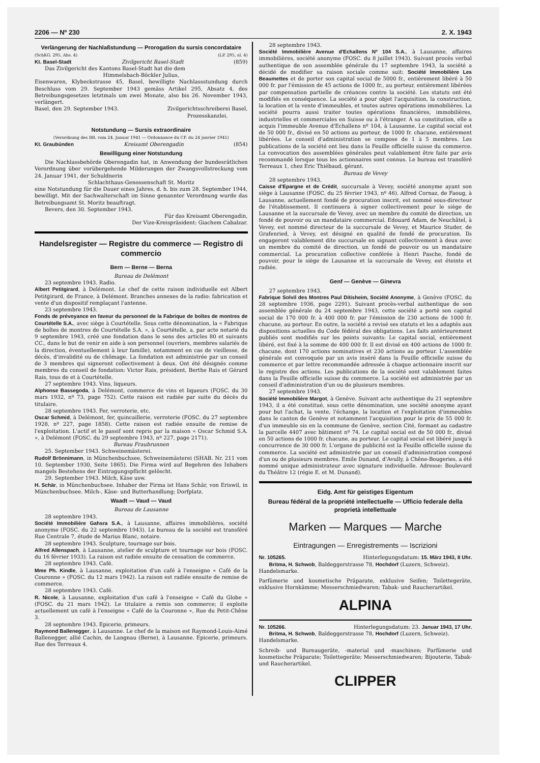2206 — Nº 230 2. X. 1943
Verlängerung der Nachlaßstundung — Prorogation du sursis concordataire
(SchKG. 295, Abs. 4) (LP. 295, al. 4)
Kt. Basel-Stadt Zivilgericht Basel-Stadt (859)
Das Zivilgericht des Kantons Basel-Stadt hat die dem
Himmelsbach-Böckler Julius,
Eisenwaren, Klybeckstrasse 45, Basel, bewilligte Nachlassstundung durch Beschluss vom 29. September 1943 gemäss Artikel 295, Absatz 4, des Betreibungsgesetzes letztmals um zwei Monate, also bis 26. November 1943, verlängert.
Basel, den 29. September 1943. Zivilgerichtsschreiberei Basel,
Prozesskanzlei.
Notstundung — Sursis extraordinaire
(Verordnung des BR. vom 24. Januar 1941 — Ordonnance du CF. du 24 janvier 1941)
Kt. Graubünden Kreisamt Oberengadin (854)
Bewilligung einer Notstundung
Die Nachlassbehörde Oberengadin hat, in Anwendung der bundesrätlichen Verordnung über vorübergehende Milderungen der Zwangsvollstreckung vom 24. Januar 1941, der Schuldnerin
Schlachthaus-Genossenschaft St. Moritz
eine Notstundung für die Dauer eines Jahres, d. h. bis zum 28. September 1944, bewilligt. Mit der Sachwalterschaft im Sinne genannter Verordnung wurde das Betreibungsamt St. Moritz beauftragt.
Bevers, den 30. September 1943.
Für das Kreisamt Oberengadin,
Der Vize-Kreispräsident: Giachem Cabalzar.
Handelsregister — Registre du commerce — Registro di commercio
Bern — Berne — Berna
Bureau de Delémont
23 septembre 1943. Radio.
Albert Petitgirard, à Delémont. Le chef de cette raison individuelle est Albert Petitgirard, de France, à Delémont. Branches annexes de la radio: fabrication et vente d'un dispositif remplaçant l'antenne.
23 septembre 1943.
Fonds de prévoyance en faveur du personnel de la Fabrique de boîtes de montres de Courtételle S.A., avec siège à Courtételle. Sous cette dénomination, la « Fabrique de boîtes de montres de Courtételle S.A. », à Courtételle, a, par acte notarié du 9 septembre 1943, créé une fondation dans le sens des articles 80 et suivants CC., dans le but de venir en aide à son personnel (ouvriers, membres salariés de la direction, éventuellement à leur famille), notamment en cas de vieillesse, de décès, d'invalidité ou de chômage. La fondation est administrée par un conseil de 3 membres qui signeront collectivement à deux. Ont été désignés comme membres du conseil de fondation: Victor Rais, président, Berthe Rais et Gérard Rais, tous de et à Courtételle.
27 septembre 1943. Vins, liqueurs.
Alphonse Bassegoda, à Delémont, commerce de vins et liqueurs (FOSC. du 30 mars 1932, nº 73, page 752). Cette raison est radiée par suite du décès du titulaire.
28 septembre 1943. Fer, verroterie, etc.
Oscar Schmid, à Delémont, fer, quincaillerie, verroterie (FOSC. du 27 septembre 1928, nº 227, page 1858). Cette raison est radiée ensuite de remise de l'exploitation. L'actif et le passif sont repris par la maison « Oscar Schmid S.A. », à Delémont (FOSC. du 29 septembre 1943, nº 227, page 2171).
Bureau Fraubrunnen
25. September 1943. Schweinemästerei.
Rudolf Brönnimann, in Münchenbuchsee, Schweinemästerei (SHAB. Nr. 211 vom 10. September 1930, Seite 1865). Die Firma wird auf Begehren des Inhabers mangels Bestehens der Eintragungspflicht gelöscht.
29. September 1943. Milch, Käse usw.
H. Schär, in Münchenbuchsee. Inhaber der Firma ist Hans Schär, von Eriswil, in Münchenbuchsee. Milch-, Käse- und Butterhandlung; Dorfplatz.
Waadt — Vaud — Vaud
Bureau de Lausanne
28 septembre 1943.
Société Immobilière Gahsra S.A., à Lausanne, affaires immobilières, société anonyme (FOSC. du 22 septembre 1943). Le bureau de la société est transféré Rue Centrale 7, étude de Marius Blanc, notaire.
28 septembre 1943. Sculpture, tournage sur bois.
Alfred Allenspach, à Lausanne, atelier de sculpture et tournage sur bois (FOSC. du 16 février 1933). La raison est radiée ensuite de cessation de commerce.
28 septembre 1943. Café.
Mme Ph. Kindle, à Lausanne, exploitation d'un café à l'enseigne « Café de la Couronne » (FOSC. du 12 mars 1942). La raison est radiée ensuite de remise de commerce.
28 septembre 1943. Café.
R. Nicole, à Lausanne, exploitation d'un café à l'enseigne « Café du Globe » (FOSC. du 21 mars 1942). Le titulaire a remis son commerce; il exploite actuellement un café à l'enseigne « Café de la Couronne », Rue du Petit-Chêne 3.
28 septembre 1943. Epicerie, primeurs.
Raymond Ballenegger, à Lausanne. Le chef de la maison est Raymond-Louis-Aimé Ballenegger, allié Cachin, de Langnau (Berne), à Lausanne. Epicerie, primeurs. Rue des Terreaux 4.
28 septembre 1943.
Société Immobilière Avenue d'Echallens Nº 104 S.A., à Lausanne, affaires immobilières, société anonyme (FOSC. du 8 juillet 1943). Suivant procès verbal authentique de son assemblée générale du 17 septembre 1943, la société a décidé de modifier sa raison sociale comme suit: Société Immobilière Les Beaumettes et de porter son capital social de 5000 fr., entièrement libéré à 50 000 fr. par l'émission de 45 actions de 1000 fr., au porteur, entièrement libérées par compensation partielle de créances contre la société. Les statuts ont été modifiés en conséquence. La société a pour objet l'acquisition, la construction, la location et la vente d'immeubles, et toutes autres opérations immobilières. La société pourra aussi traiter toutes opérations financières, immobilières, industrielles et commerciales en Suisse ou à l'étranger. A sa constitution, elle a acquis l'immeuble Avenue d'Echallens nº 104, à Lausanne. Le capital social est de 50 000 fr., divisé en 50 actions au porteur, de 1000 fr. chacune, entièrement libérées. Le conseil d'administration se compose de 1 à 5 membres. Les publications de la société ont lieu dans la Feuille officielle suisse du commerce. La convocation des assemblées générales peut valablement être faite par avis recommandé lorsque tous les actionnaires sont connus. Le bureau est transféré Terreaux 1, chez Eric Thiébaud, gérant.
Bureau de Vevey
28 septembre 1943.
Caisse d'Epargne et de Crédit, succursale à Vevey, société anonyme ayant son siège à Lausanne (FOSC. du 25 février 1943, nº 46). Alfred Cornaz, de Faoug, à Lausanne, actuellement fondé de procuration inscrit, est nommé sous-directeur de l'établissement. Il continuera à signer collectivement pour le siège de Lausanne et la succursale de Vevey, avec un membre du comité de direction, un fondé de pouvoir ou un mandataire commercial. Edouard Adam, de Neuchâtel, à Vevey, est nommé directeur de la succursale de Vevey, et Maurice Studer, de Grafenried, à Vevey, est désigné en qualité de fondé de procuration. Ils engageront valablement dite succursale en signant collectivement à deux avec un membre du comité de direction, un fondé de pouvoir ou un mandataire commercial. La procuration collective conférée à Henri Pasche, fondé de pouvoir, pour le siège de Lausanne et la succursale de Vevey, est éteinte et radiée.
Genf — Genève — Ginevra
27 septembre 1943.
Fabrique Solvil des Montres Paul Ditisheim, Société Anonyme, à Genève (FOSC. du 28 septembre 1936, page 2291). Suivant procès-verbal authentique de son assemblée générale du 24 septembre 1943, cette société a porté son capital social de 170 000 fr. à 400 000 fr. par l'émission de 230 actions de 1000 fr. chacune, au porteur. En outre, la société a revisé ses statuts et les a adaptés aux dispositions actuelles du Code fédéral des obligations. Les faits antérieurement publiés sont modifiés sur les points suivants: Le capital social, entièrement libéré, est fixé à la somme de 400 000 fr. Il est divisé en 400 actions de 1000 fr. chacune, dont 170 actions nominatives et 230 actions au porteur. L'assemblée générale est convoquée par un avis inséré dans la Feuille officielle suisse du commerce et par lettre recommandée adressée à chaque actionnaire inscrit sur le registre des actions. Les publications de la société sont valablement faites dans la Feuille officielle suisse du commerce. La société est administrée par un conseil d'administration d'un ou de plusieurs membres.
27 septembre 1943.
Société Immobilière Margot, à Genève. Suivant acte authentique du 21 septembre 1943, il a été constitué, sous cette dénomination, une société anonyme ayant pour but l'achat, la vente, l'échange, la location et l'exploitation d'immeubles dans le canton de Genève et notamment l'acquisition pour le prix de 55 000 fr. d'un immeuble sis en la commune de Genève, section Cité, formant au cadastre la parcelle 4407 avec bâtiment nº 74. Le capital social est de 50 000 fr., divisé en 50 actions de 1000 fr. chacune, au porteur. Le capital social est libéré jusqu'à concurrence de 30 000 fr. L'organe de publicité est la Feuille officielle suisse du commerce. La société est administrée par un conseil d'administration composé d'un ou de plusieurs membres. Emile Dunand, d'Avully, à Chêne-Bougeries, a été nommé unique administrateur avec signature individuelle. Adresse: Boulevard du Théâtre 12 (régie E. et M. Dunand).
Eidg. Amt für geistiges Eigentum
Bureau fédéral de la propriété intellectuelle — Ufficio federale della proprietà intellettuale
Marken — Marques — Marche
Eintragungen — Enregistrements — Iscrizioni
Nr. 105265. Hinterlegungsdatum: 15. März 1943, 8 Uhr.
Britma, H. Schwob, Baldeggerstrasse 78, Hochdorf (Luzern, Schweiz).
Handelsmarke.
Parfümerie und kosmetische Präparate, exklusive Seifen; Toilettegeräte, exklusive Hornkämme; Messerschmiedwaren; Tabak- und Raucherartikel.
ALPINA
Nr. 105266. Hinterlegungsdatum: 23. Januar 1943, 17 Uhr.
Britma, H. Schwob, Baldeggerstrasse 78, Hochdorf (Luzern, Schweiz).
Handelsmarke.
Schreib- und Bureaugeräte, -material und -maschinen; Parfümerie und kosmetische Präparate; Toilettegeräte; Messerschmiedwaren; Bijouterie, Tabak- und Raucherartikel.
CLIPPER